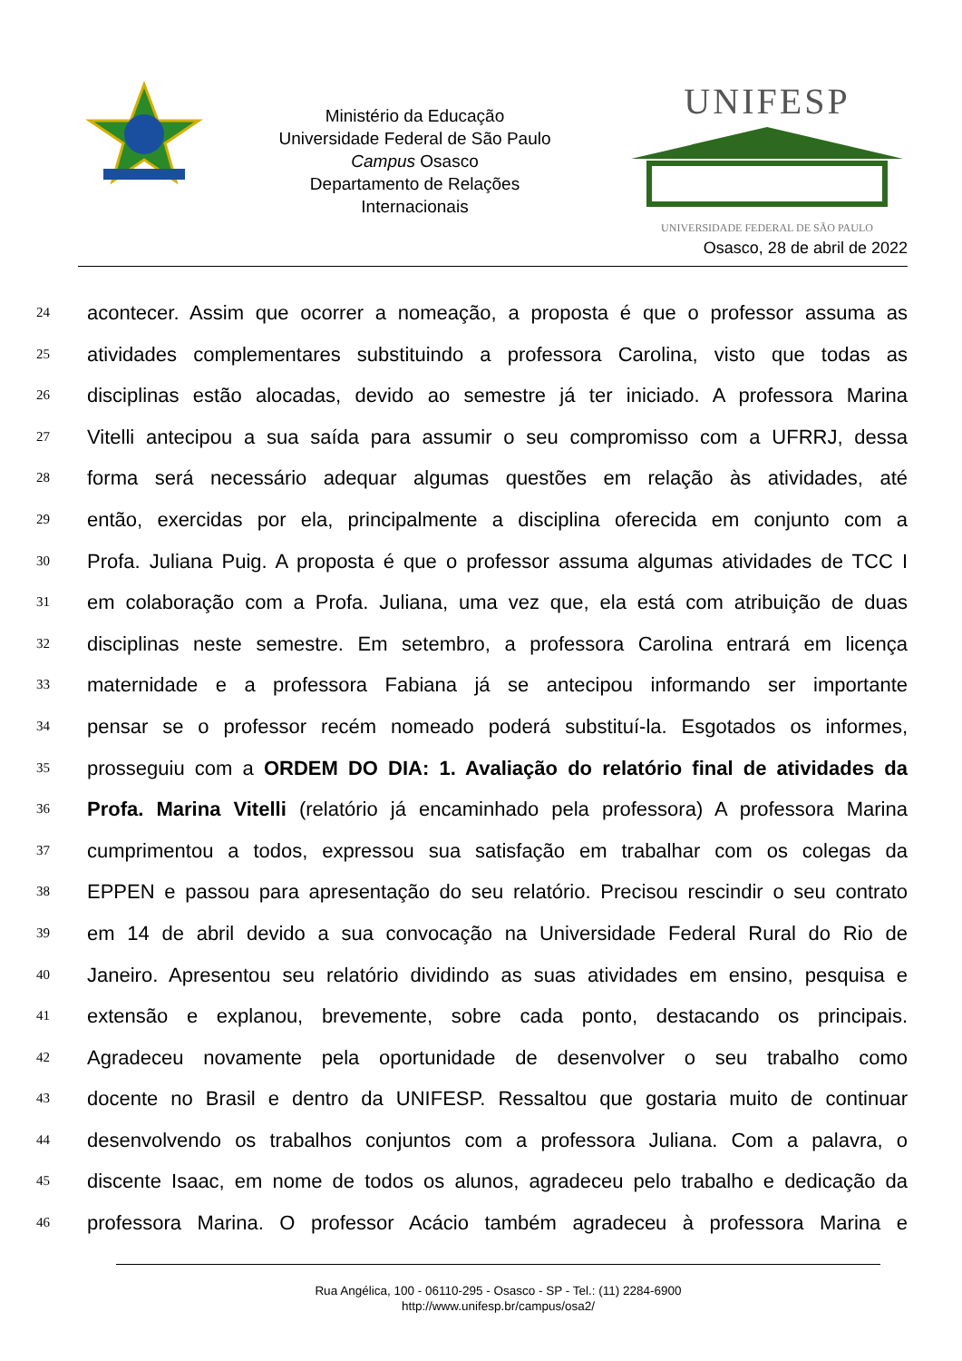Ministério da Educação
Universidade Federal de São Paulo
Campus Osasco
Departamento de Relações
Internacionais
UNIFESP
UNIVERSIDADE FEDERAL DE SÃO PAULO
Osasco, 28 de abril de 2022
24 acontecer. Assim que ocorrer a nomeação, a proposta é que o professor assuma as
25 atividades complementares substituindo a professora Carolina, visto que todas as
26 disciplinas estão alocadas, devido ao semestre já ter iniciado. A professora Marina
27 Vitelli antecipou a sua saída para assumir o seu compromisso com a UFRRJ, dessa
28 forma será necessário adequar algumas questões em relação às atividades, até
29 então, exercidas por ela, principalmente a disciplina oferecida em conjunto com a
30 Profa. Juliana Puig. A proposta é que o professor assuma algumas atividades de TCC I
31 em colaboração com a Profa. Juliana, uma vez que, ela está com atribuição de duas
32 disciplinas neste semestre. Em setembro, a professora Carolina entrará em licença
33 maternidade e a professora Fabiana já se antecipou informando ser importante
34 pensar se o professor recém nomeado poderá substituí-la. Esgotados os informes,
35 prosseguiu com a ORDEM DO DIA: 1. Avaliação do relatório final de atividades da
36 Profa. Marina Vitelli (relatório já encaminhado pela professora) A professora Marina
37 cumprimentou a todos, expressou sua satisfação em trabalhar com os colegas da
38 EPPEN e passou para apresentação do seu relatório. Precisou rescindir o seu contrato
39 em 14 de abril devido a sua convocação na Universidade Federal Rural do Rio de
40 Janeiro. Apresentou seu relatório dividindo as suas atividades em ensino, pesquisa e
41 extensão e explanou, brevemente, sobre cada ponto, destacando os principais.
42 Agradeceu novamente pela oportunidade de desenvolver o seu trabalho como
43 docente no Brasil e dentro da UNIFESP. Ressaltou que gostaria muito de continuar
44 desenvolvendo os trabalhos conjuntos com a professora Juliana. Com a palavra, o
45 discente Isaac, em nome de todos os alunos, agradeceu pelo trabalho e dedicação da
46 professora Marina. O professor Acácio também agradeceu à professora Marina e
Rua Angélica, 100 - 06110-295 - Osasco - SP - Tel.: (11) 2284-6900
http://www.unifesp.br/campus/osa2/